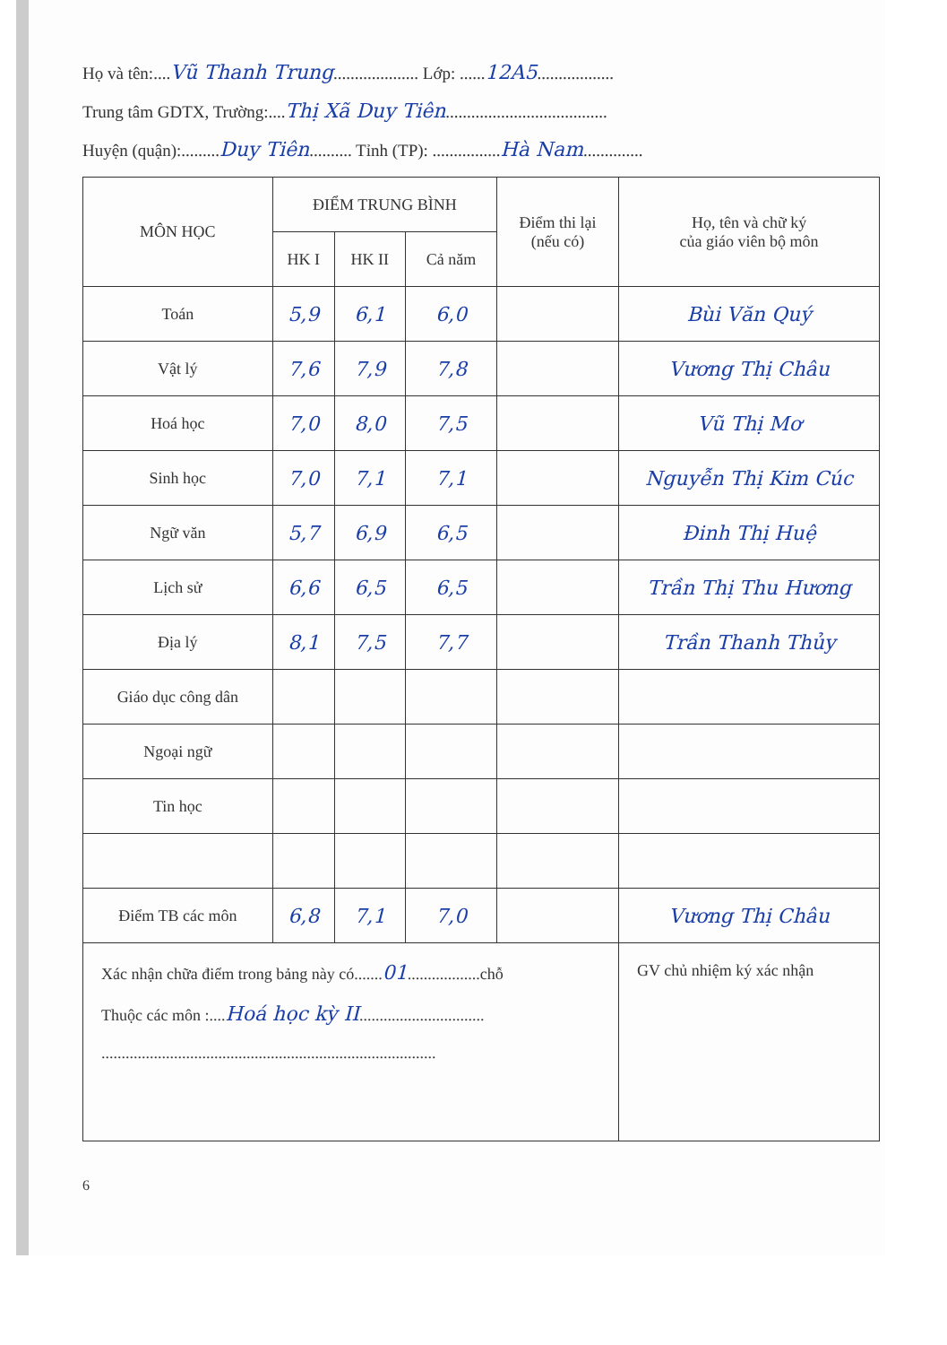Họ và tên:....Vũ Thanh Trung.................... Lớp: ......12A5..................
Trung tâm GDTX, Trường:....Thị Xã Duy Tiên......................................
Huyện (quận):.........Duy Tiên.......... Tỉnh (TP): ................Hà Nam..............
| MÔN HỌC | ĐIỂM TRUNG BÌNH | | | Điểm thi lại (nếu có) | Họ, tên và chữ ký của giáo viên bộ môn |
| --- | --- | --- | --- | --- | --- |
| | HK I | HK II | Cả năm | | |
| Toán | 5,9 | 6,1 | 6,0 | | Bùi Văn Quý |
| Vật lý | 7,6 | 7,9 | 7,8 | | Vương Thị Châu |
| Hoá học | 7,0 | 8,0 | 7,5 | | Vũ Thị Mơ |
| Sinh học | 7,0 | 7,1 | 7,1 | | Nguyễn Thị Kim Cúc |
| Ngữ văn | 5,7 | 6,9 | 6,5 | | Đinh Thị Huệ |
| Lịch sử | 6,6 | 6,5 | 6,5 | | Trần Thị Thu Hương |
| Địa lý | 8,1 | 7,5 | 7,7 | | Trần Thanh Thủy |
| Giáo dục công dân | | | | | |
| Ngoại ngữ | | | | | |
| Tin học | | | | | |
| Điểm TB các môn | 6,8 | 7,1 | 7,0 | | Vương Thị Châu |
| Xác nhận chữa điểm trong bảng này có....... 01 ..................chỗ Thuộc các môn :.... Hoá học kỳ II ............................... ................................................................................... | | | | | GV chủ nhiệm ký xác nhận |
6